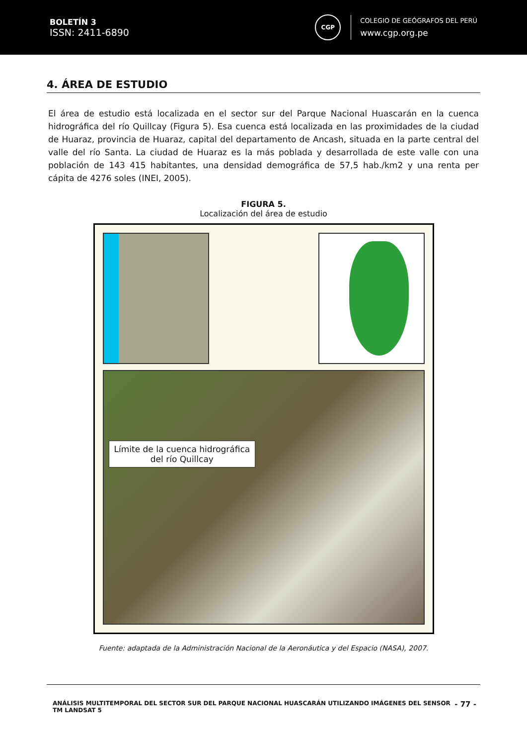BOLETÍN 3
ISSN: 2411-6890
CGP
COLEGIO DE GEÓGRAFOS DEL PERÚ
www.cgp.org.pe
4. ÁREA DE ESTUDIO
El área de estudio está localizada en el sector sur del Parque Nacional Huascarán en la cuenca hidrográfica del río Quillcay (Figura 5). Esa cuenca está localizada en las proximidades de la ciudad de Huaraz, provincia de Huaraz, capital del departamento de Ancash, situada en la parte central del valle del río Santa. La ciudad de Huaraz es la más poblada y desarrollada de este valle con una población de 143 415 habitantes, una densidad demográfica de 57,5 hab./km2 y una renta per cápita de 4276 soles (INEI, 2005).
FIGURA 5.
Localización del área de estudio
Límite de la cuenca hidrográfica
del río Quillcay
Fuente: adaptada de la Administración Nacional de la Aeronáutica y del Espacio (NASA), 2007.
ANÁLISIS MULTITEMPORAL DEL SECTOR SUR DEL PARQUE NACIONAL HUASCARÁN UTILIZANDO IMÁGENES DEL SENSOR
TM LANDSAT 5
- 77 -